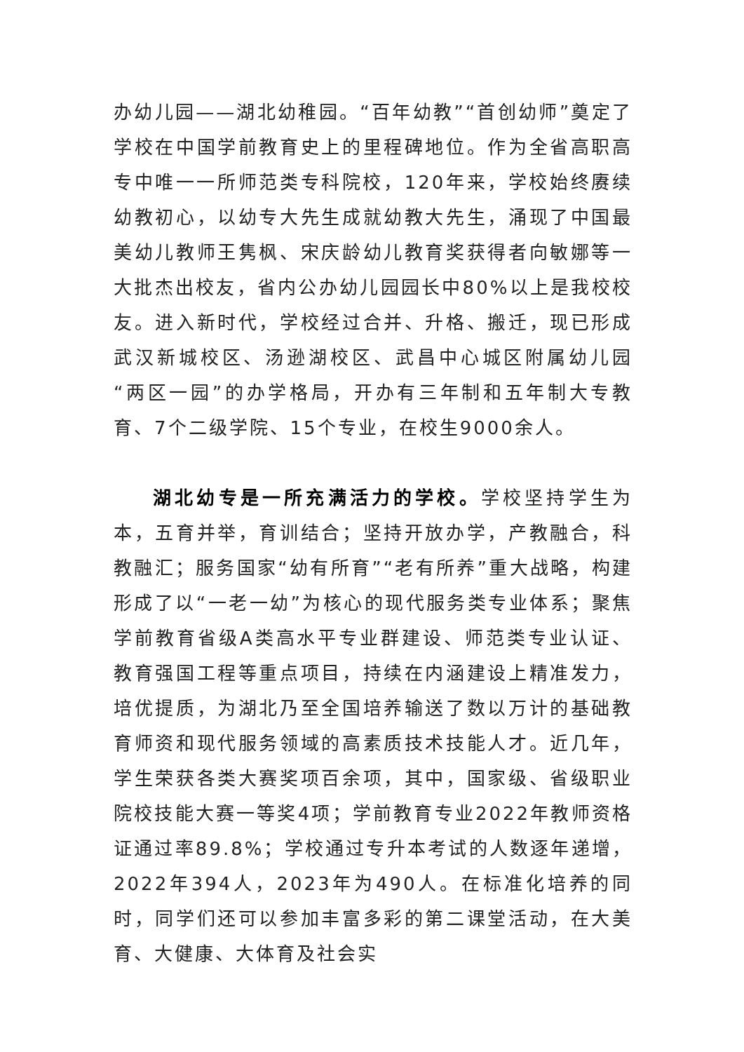办幼儿园——湖北幼稚园。“百年幼教”“首创幼师”奠定了学校在中国学前教育史上的里程碑地位。作为全省高职高专中唯一一所师范类专科院校，120年来，学校始终赓续幼教初心，以幼专大先生成就幼教大先生，涌现了中国最美幼儿教师王隽枫、宋庆龄幼儿教育奖获得者向敏娜等一大批杰出校友，省内公办幼儿园园长中80%以上是我校校友。进入新时代，学校经过合并、升格、搬迁，现已形成武汉新城校区、汤逊湖校区、武昌中心城区附属幼儿园“两区一园”的办学格局，开办有三年制和五年制大专教育、7个二级学院、15个专业，在校生9000余人。
湖北幼专是一所充满活力的学校。学校坚持学生为本，五育并举，育训结合；坚持开放办学，产教融合，科教融汇；服务国家“幼有所育”“老有所养”重大战略，构建形成了以“一老一幼”为核心的现代服务类专业体系；聚焦学前教育省级A类高水平专业群建设、师范类专业认证、教育强国工程等重点项目，持续在内涵建设上精准发力，培优提质，为湖北乃至全国培养输送了数以万计的基础教育师资和现代服务领域的高素质技术技能人才。近几年，学生荣获各类大赛奖项百余项，其中，国家级、省级职业院校技能大赛一等奖4项；学前教育专业2022年教师资格证通过率89.8%；学校通过专升本考试的人数逐年递增，2022年394人，2023年为490人。在标准化培养的同时，同学们还可以参加丰富多彩的第二课堂活动，在大美育、大健康、大体育及社会实